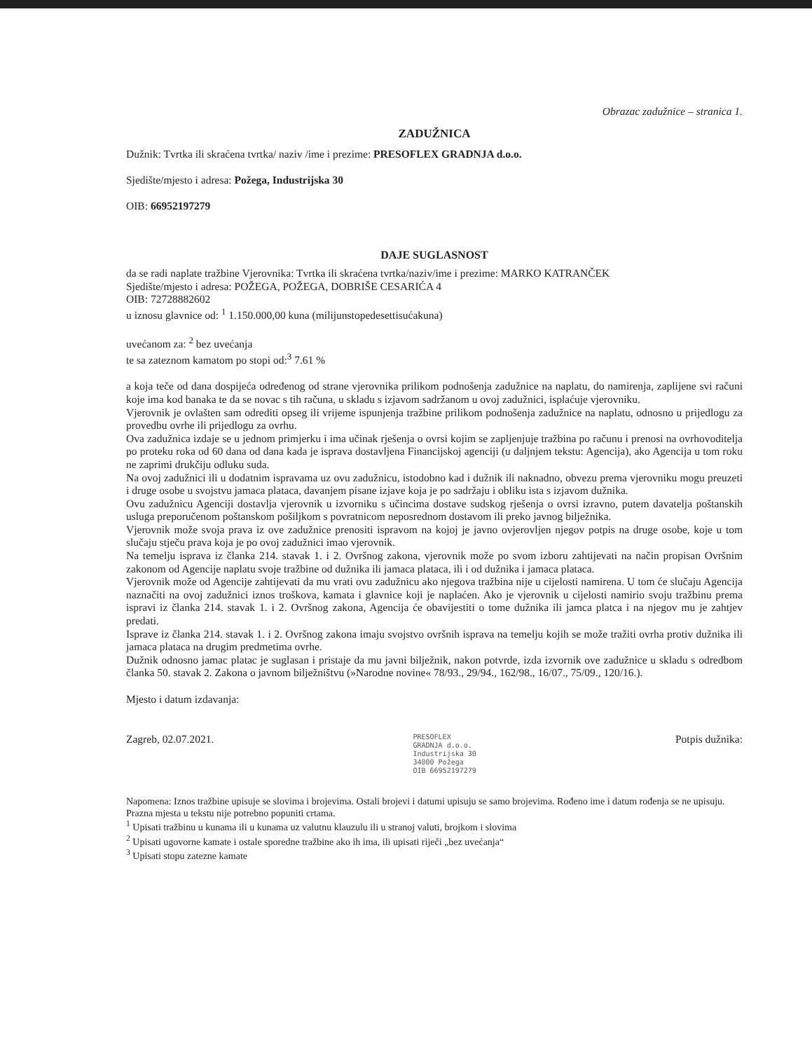Obrazac zadužnice – stranica 1.
ZADUŽNICA
Dužnik: Tvrtka ili skraćena tvrtka/ naziv /ime i prezime: PRESOFLEX GRADNJA d.o.o.
Sjedište/mjesto i adresa: Požega, Industrijska 30
OIB: 66952197279
DAJE SUGLASNOST
da se radi naplate tražbine Vjerovnika: Tvrtka ili skraćena tvrtka/naziv/ime i prezime: MARKO KATRANČEK
Sjedište/mjesto i adresa: POŽEGA, POŽEGA, DOBRIŠE CESARIĆA 4
OIB: 72728882602
u iznosu glavnice od: <sup>1</sup> 1.150.000,00 kuna (milijunstopedesettisućakuna)
uvećanom za: <sup>2</sup> bez uvećanja
te sa zateznom kamatom po stopi od:<sup>3</sup> 7.61 %
a koja teče od dana dospijeća određenog od strane vjerovnika prilikom podnošenja zadužnice na naplatu, do namirenja, zaplijene svi računi koje ima kod banaka te da se novac s tih računa, u skladu s izjavom sadržanom u ovoj zadužnici, isplaćuje vjerovniku.
Vjerovnik je ovlašten sam odrediti opseg ili vrijeme ispunjenja tražbine prilikom podnošenja zadužnice na naplatu, odnosno u prijedlogu za provedbu ovrhe ili prijedlogu za ovrhu.
Ova zadužnica izdaje se u jednom primjerku i ima učinak rješenja o ovrsi kojim se zapljenjuje tražbina po računu i prenosi na ovrhovoditelja po proteku roka od 60 dana od dana kada je isprava dostavljena Financijskoj agenciji (u daljnjem tekstu: Agencija), ako Agencija u tom roku ne zaprimi drukčiju odluku suda.
Na ovoj zadužnici ili u dodatnim ispravama uz ovu zadužnicu, istodobno kad i dužnik ili naknadno, obvezu prema vjerovniku mogu preuzeti i druge osobe u svojstvu jamaca plataca, davanjem pisane izjave koja je po sadržaju i obliku ista s izjavom dužnika.
Ovu zadužnicu Agenciji dostavlja vjerovnik u izvorniku s učincima dostave sudskog rješenja o ovrsi izravno, putem davatelja poštanskih usluga preporučenom poštanskom pošiljkom s povratnicom neposrednom dostavom ili preko javnog bilježnika.
Vjerovnik može svoja prava iz ove zadužnice prenositi ispravom na kojoj je javno ovjerovljen njegov potpis na druge osobe, koje u tom slučaju stječu prava koja je po ovoj zadužnici imao vjerovnik.
Na temelju isprava iz članka 214. stavak 1. i 2. Ovršnog zakona, vjerovnik može po svom izboru zahtijevati na način propisan Ovršnim zakonom od Agencije naplatu svoje tražbine od dužnika ili jamaca plataca, ili i od dužnika i jamaca plataca.
Vjerovnik može od Agencije zahtijevati da mu vrati ovu zadužnicu ako njegova tražbina nije u cijelosti namirena. U tom će slučaju Agencija naznačiti na ovoj zadužnici iznos troškova, kamata i glavnice koji je naplaćen. Ako je vjerovnik u cijelosti namirio svoju tražbinu prema ispravi iz članka 214. stavak 1. i 2. Ovršnog zakona, Agencija će obavijestiti o tome dužnika ili jamca platca i na njegov mu je zahtjev predati.
Isprave iz članka 214. stavak 1. i 2. Ovršnog zakona imaju svojstvo ovršnih isprava na temelju kojih se može tražiti ovrha protiv dužnika ili jamaca plataca na drugim predmetima ovrhe.
Dužnik odnosno jamac platac je suglasan i pristaje da mu javni bilježnik, nakon potvrde, izda izvornik ove zadužnice u skladu s odredbom članka 50. stavak 2. Zakona o javnom bilježništvu (»Narodne novine« 78/93., 29/94., 162/98., 16/07., 75/09., 120/16.).
Mjesto i datum izdavanja:
Zagreb, 02.07.2021.
PRESOFLEX
GRADNJA d.o.o.
Industrijska 30
34000 Požega
OIB 66952197279
Potpis dužnika:
Napomena: Iznos tražbine upisuje se slovima i brojevima. Ostali brojevi i datumi upisuju se samo brojevima. Rođeno ime i datum rođenja se ne upisuju. Prazna mjesta u tekstu nije potrebno popuniti crtama.
<sup>1</sup> Upisati tražbinu u kunama ili u kunama uz valutnu klauzulu ili u stranoj valuti, brojkom i slovima
<sup>2</sup> Upisati ugovorne kamate i ostale sporedne tražbine ako ih ima, ili upisati riječi „bez uvećanja“
<sup>3</sup> Upisati stopu zatezne kamate